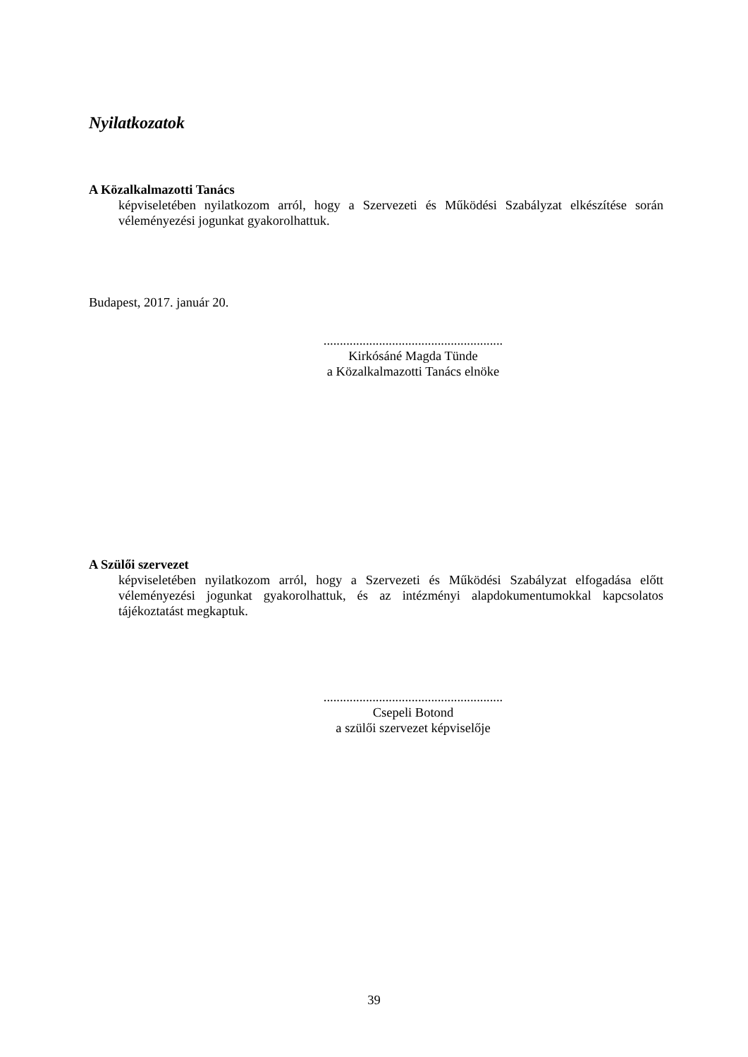Nyilatkozatok
A Közalkalmazotti Tanács
képviseletében nyilatkozom arról, hogy a Szervezeti és Működési Szabályzat elkészítése során véleményezési jogunkat gyakorolhattuk.
Budapest, 2017. január 20.
.......................................................
Kirkósáné Magda Tünde
a Közalkalmazotti Tanács elnöke
A Szülői szervezet
képviseletében nyilatkozom arról, hogy a Szervezeti és Működési Szabályzat elfogadása előtt véleményezési jogunkat gyakorolhattuk, és az intézményi alapdokumentumokkal kapcsolatos tájékoztatást megkaptuk.
.......................................................
Csepeli Botond
a szülői szervezet képviselője
39